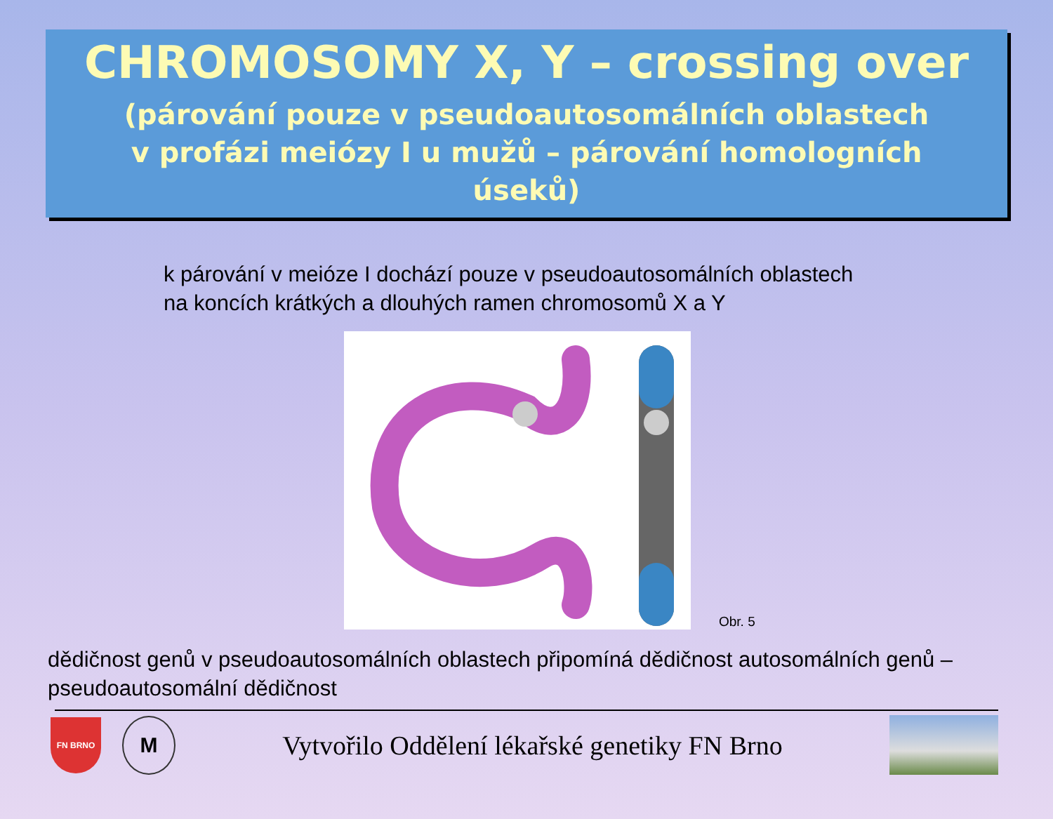CHROMOSOMY X, Y – crossing over
(párování pouze v pseudoautosomálních oblastech
v profázi meiózy I u mužů – párování homologních
úseků)
k párování v meióze I dochází pouze v pseudoautosomálních oblastech
na koncích krátkých a dlouhých ramen chromosomů X a Y
Obr. 5
dědičnost genů v pseudoautosomálních oblastech připomíná dědičnost autosomálních genů – pseudoautosomální dědičnost
FN BRNO
M
Vytvořilo Oddělení lékařské genetiky FN Brno